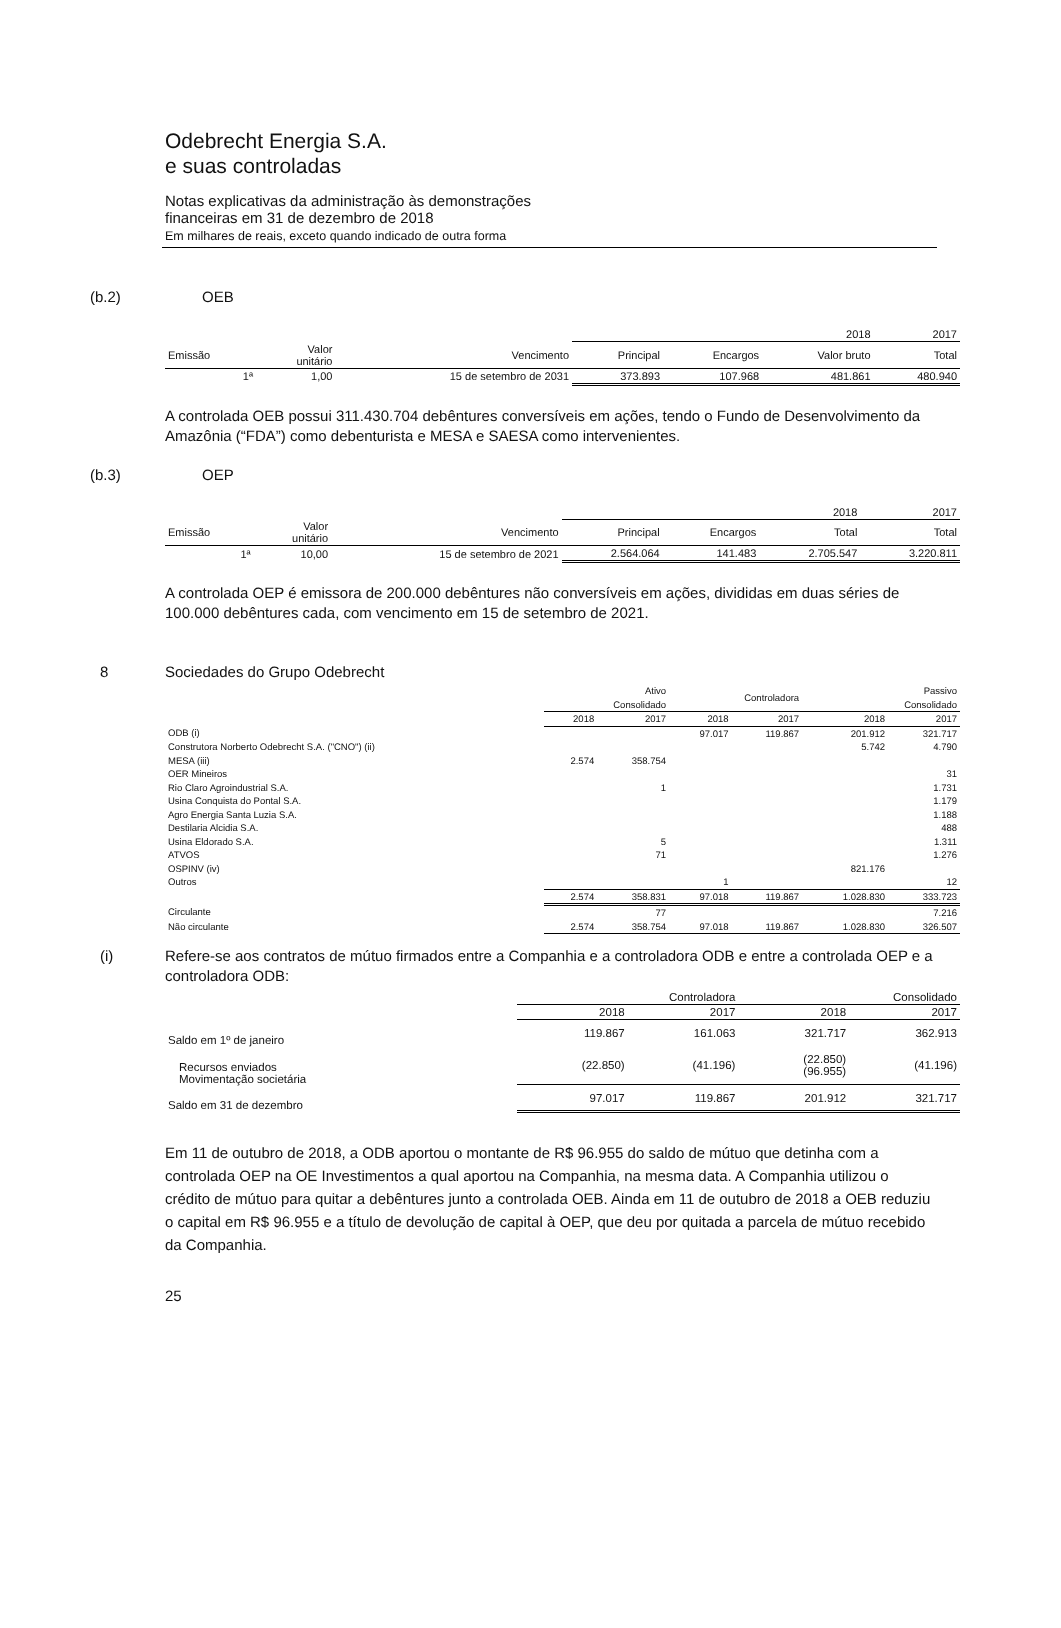Odebrecht Energia S.A.
e suas controladas
Notas explicativas da administração às demonstrações
financeiras em 31 de dezembro de 2018
Em milhares de reais, exceto quando indicado de outra forma
(b.2) OEB
| | | | 2018 | | | 2017 |
| Emissão | Valor unitário | Vencimento | Principal | Encargos | Valor bruto | Total |
| 1ª | 1,00 | 15 de setembro de 2031 | 373.893 | 107.968 | 481.861 | 480.940 |
A controlada OEB possui 311.430.704 debêntures conversíveis em ações, tendo o Fundo de Desenvolvimento da Amazônia (“FDA”) como debenturista e MESA e SAESA como intervenientes.
(b.3) OEP
| | | | 2018 | | | 2017 |
| Emissão | Valor unitário | Vencimento | Principal | Encargos | Total | Total |
| 1ª | 10,00 | 15 de setembro de 2021 | 2.564.064 | 141.483 | 2.705.547 | 3.220.811 |
A controlada OEP é emissora de 200.000 debêntures não conversíveis em ações, divididas em duas séries de 100.000 debêntures cada, com vencimento em 15 de setembro de 2021.
8 Sociedades do Grupo Odebrecht
| | Ativo Consolidado | | Controladora | | Passivo Consolidado | |
| | 2018 | 2017 | 2018 | 2017 | 2018 | 2017 |
| ODB (i) | | | 97.017 | 119.867 | 201.912 | 321.717 |
| Construtora Norberto Odebrecht S.A. ("CNO") (ii) | | | | | 5.742 | 4.790 |
| MESA (iii) | 2.574 | 358.754 | | | | |
| OER Mineiros | | | | | | 31 |
| Rio Claro Agroindustrial S.A. | | 1 | | | | 1.731 |
| Usina Conquista do Pontal S.A. | | | | | | 1.179 |
| Agro Energia Santa Luzia S.A. | | | | | | 1.188 |
| Destilaria Alcidia S.A. | | | | | | 488 |
| Usina Eldorado S.A. | | 5 | | | | 1.311 |
| ATVOS | | 71 | | | | 1.276 |
| OSPINV (iv) | | | | | 821.176 | |
| Outros | | | 1 | | | 12 |
| | 2.574 | 358.831 | 97.018 | 119.867 | 1.028.830 | 333.723 |
| Circulante | | 77 | | | | 7.216 |
| Não circulante | 2.574 | 358.754 | 97.018 | 119.867 | 1.028.830 | 326.507 |
(i) Refere-se aos contratos de mútuo firmados entre a Companhia e a controladora ODB e entre a controlada OEP e a controladora ODB:
| | Controladora | | Consolidado | |
| | 2018 | 2017 | 2018 | 2017 |
| Saldo em 1º de janeiro | 119.867 | 161.063 | 321.717 | 362.913 |
| Recursos enviados Movimentação societária | (22.850) | (41.196) | (22.850) (96.955) | (41.196) |
| Saldo em 31 de dezembro | 97.017 | 119.867 | 201.912 | 321.717 |
Em 11 de outubro de 2018, a ODB aportou o montante de R$ 96.955 do saldo de mútuo que detinha com a controlada OEP na OE Investimentos a qual aportou na Companhia, na mesma data. A Companhia utilizou o crédito de mútuo para quitar a debêntures junto a controlada OEB. Ainda em 11 de outubro de 2018 a OEB reduziu o capital em R$ 96.955 e a título de devolução de capital à OEP, que deu por quitada a parcela de mútuo recebido da Companhia.
25